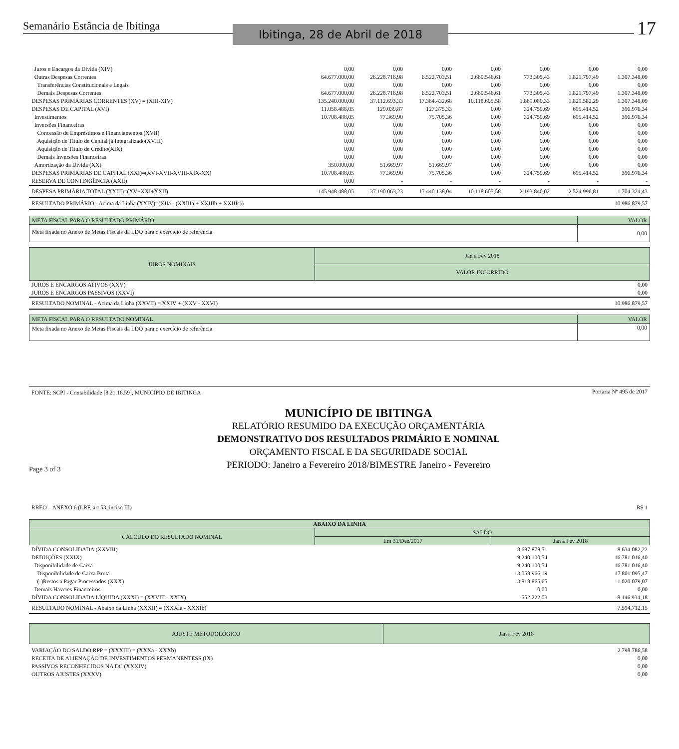Semanário Estância de Ibitinga
Ibitinga, 28 de Abril de 2018
17
| Juros e Encargos da Dívida (XIV) | 0,00 | 0,00 | 0,00 | 0,00 | 0,00 | 0,00 | 0,00 |
| Outras Despesas Correntes | 64.677.000,00 | 26.228.716,98 | 6.522.703,51 | 2.660.548,61 | 773.305,43 | 1.821.797,49 | 1.307.348,09 |
| Transferências Constitucionais e Legais | 0,00 | 0,00 | 0,00 | 0,00 | 0,00 | 0,00 | 0,00 |
| Demais Despesas Correntes | 64.677.000,00 | 26.228.716,98 | 6.522.703,51 | 2.660.548,61 | 773.305,43 | 1.821.797,49 | 1.307.348,09 |
| DESPESAS PRIMÁRIAS CORRENTES (XV) = (XIII-XIV) | 135.240.000,00 | 37.112.693,33 | 17.364.432,68 | 10.118.605,58 | 1.869.080,33 | 1.829.582,29 | 1.307.348,09 |
| DESPESAS DE CAPITAL (XVI) | 11.058.488,05 | 129.039,87 | 127.375,33 | 0,00 | 324.759,69 | 695.414,52 | 396.976,34 |
| Investimentos | 10.708.488,05 | 77.369,90 | 75.705,36 | 0,00 | 324.759,69 | 695.414,52 | 396.976,34 |
| Inversões Financeiras | 0,00 | 0,00 | 0,00 | 0,00 | 0,00 | 0,00 | 0,00 |
| Concessão de Empréstimos e Financiamentos (XVII) | 0,00 | 0,00 | 0,00 | 0,00 | 0,00 | 0,00 | 0,00 |
| Aquisição de Título de Capital já Integralizado(XVIII) | 0,00 | 0,00 | 0,00 | 0,00 | 0,00 | 0,00 | 0,00 |
| Aquisição de Título de Crédito(XIX) | 0,00 | 0,00 | 0,00 | 0,00 | 0,00 | 0,00 | 0,00 |
| Demais Inversões Financeiras | 0,00 | 0,00 | 0,00 | 0,00 | 0,00 | 0,00 | 0,00 |
| Amortização da Dívida (XX) | 350.000,00 | 51.669,97 | 51.669,97 | 0,00 | 0,00 | 0,00 | 0,00 |
| DESPESAS PRIMÁRIAS DE CAPITAL (XXI)=(XVI-XVII-XVIII-XIX-XX) | 10.708.488,05 | 77.369,90 | 75.705,36 | 0,00 | 324.759,69 | 695.414,52 | 396.976,34 |
| RESERVA DE CONTINGÊNCIA (XXII) | 0,00 | - | - | - | - | - | - |
| DESPESA PRIMÁRIA TOTAL (XXIII)=(XV+XXI+XXII) | 145.948.488,05 | 37.190.063,23 | 17.440.138,04 | 10.118.605,58 | 2.193.840,02 | 2.524.996,81 | 1.704.324,43 |
| RESULTADO PRIMÁRIO - Acima da Linha (XXIV)=(XIIa - (XXIIIa + XXIIIb + XXIIIc)) | | | | | | | 10.986.879,57 |
| META FISCAL PARA O RESULTADO PRIMÁRIO | VALOR |
| Meta fixada no Anexo de Metas Fiscais da LDO para o exercício de referência | 0,00 |
| JUROS NOMINAIS | Jan a Fev 2018 |
| | VALOR INCORRIDO |
| JUROS E ENCARGOS ATIVOS (XXV) | 0,00 |
| JUROS E ENCARGOS PASSIVOS (XXVI) | 0,00 |
| RESULTADO NOMINAL - Acima da Linha (XXVII) = XXIV + (XXV - XXVI) | 10.986.879,57 |
| META FISCAL PARA O RESULTADO NOMINAL | VALOR |
| Meta fixada no Anexo de Metas Fiscais da LDO para o exercício de referência | 0,00 |
| FONTE: SCPI - Contabilidade [8.21.16.59], MUNICÍPIO DE IBITINGA | Portaria Nº 495 de 2017 |
Page 3 of 3
MUNICÍPIO DE IBITINGA
RELATÓRIO RESUMIDO DA EXECUÇÃO ORÇAMENTÁRIA
DEMONSTRATIVO DOS RESULTADOS PRIMÁRIO E NOMINAL
ORÇAMENTO FISCAL E DA SEGURIDADE SOCIAL
PERIODO: Janeiro a Fevereiro 2018/BIMESTRE Janeiro - Fevereiro
| RREO – ANEXO 6 (LRF, art 53, inciso III) | R$ 1 |
| ABAIXO DA LINHA | | |
| CÁLCULO DO RESULTADO NOMINAL | SALDO | |
| | Em 31/Dez/2017 | Jan a Fev 2018 |
| DÍVIDA CONSOLIDADA (XXVIII) | 8.687.878,51 | 8.634.082,22 |
| DEDUÇÕES (XXIX) | 9.240.100,54 | 16.781.016,40 |
| Disponibilidade de Caixa | 9.240.100,54 | 16.781.016,40 |
| Disponibilidade de Caixa Bruta | 13.058.966,19 | 17.801.095,47 |
| (-)Restos a Pagar Processados (XXX) | 3.818.865,65 | 1.020.079,07 |
| Demais Haveres Financeiros | 0,00 | 0,00 |
| DÍVIDA CONSOLIDADA LÍQUIDA (XXXI) = (XXVIII - XXIX) | -552.222,03 | -8.146.934,18 |
| RESULTADO NOMINAL - Abaixo da Linha (XXXII) = (XXXIa - XXXIb) | | 7.594.712,15 |
| AJUSTE METODOLÓGICO | Jan a Fev 2018 |
| VARIAÇÃO DO SALDO RPP = (XXXIII) = (XXXa - XXXb) | 2.798.786,58 |
| RECEITA DE ALIENAÇÃO DE INVESTIMENTOS PERMANENTESS (IX) | 0,00 |
| PASSIVOS RECONHECIDOS NA DC (XXXIV) | 0,00 |
| OUTROS AJUSTES (XXXV) | 0,00 |